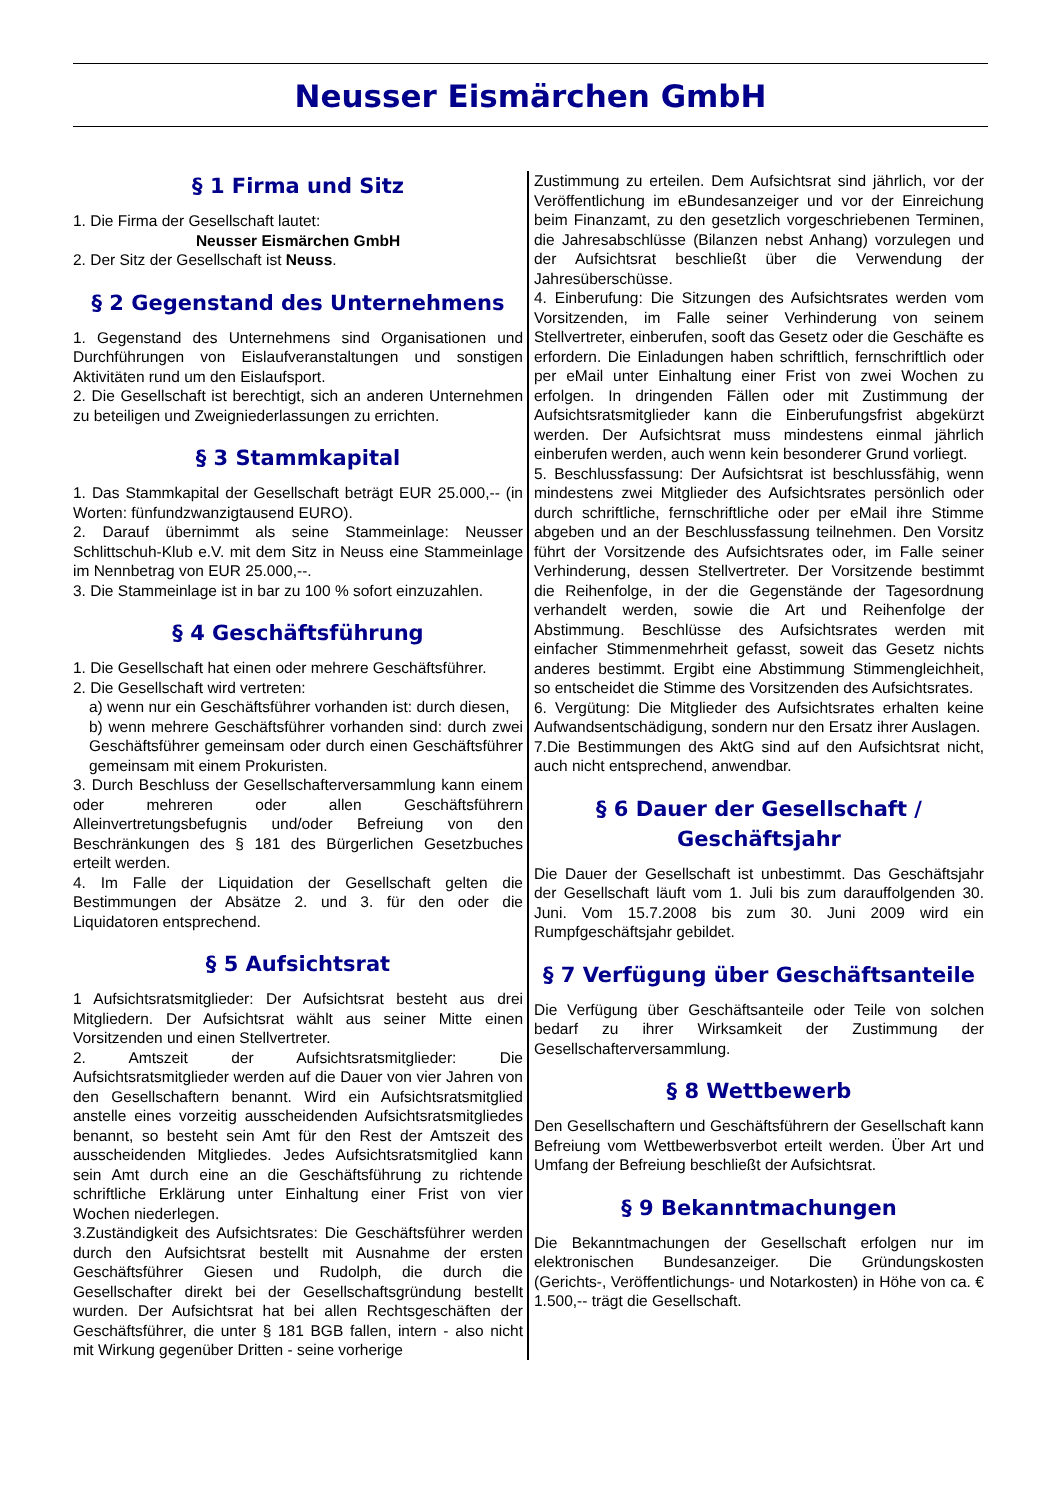Neusser Eismärchen GmbH
§ 1 Firma und Sitz
1. Die Firma der Gesellschaft lautet:
Neusser Eismärchen GmbH
2. Der Sitz der Gesellschaft ist Neuss.
§ 2 Gegenstand des Unternehmens
1. Gegenstand des Unternehmens sind Organisationen und Durchführungen von Eislaufveranstaltungen und sonstigen Aktivitäten rund um den Eislaufsport.
2. Die Gesellschaft ist berechtigt, sich an anderen Unternehmen zu beteiligen und Zweigniederlassungen zu errichten.
§ 3 Stammkapital
1. Das Stammkapital der Gesellschaft beträgt EUR 25.000,-- (in Worten: fünfundzwanzigtausend EURO).
2. Darauf übernimmt als seine Stammeinlage: Neusser Schlittschuh-Klub e.V. mit dem Sitz in Neuss eine Stammeinlage im Nennbetrag von EUR 25.000,--.
3. Die Stammeinlage ist in bar zu 100 % sofort einzuzahlen.
§ 4 Geschäftsführung
1. Die Gesellschaft hat einen oder mehrere Geschäftsführer.
2. Die Gesellschaft wird vertreten:
a) wenn nur ein Geschäftsführer vorhanden ist: durch diesen,
b) wenn mehrere Geschäftsführer vorhanden sind: durch zwei Geschäftsführer gemeinsam oder durch einen Geschäftsführer gemeinsam mit einem Prokuristen.
3. Durch Beschluss der Gesellschafterversammlung kann einem oder mehreren oder allen Geschäftsführern Alleinvertretungsbefugnis und/oder Befreiung von den Beschränkungen des § 181 des Bürgerlichen Gesetzbuches erteilt werden.
4. Im Falle der Liquidation der Gesellschaft gelten die Bestimmungen der Absätze 2. und 3. für den oder die Liquidatoren entsprechend.
§ 5 Aufsichtsrat
1 Aufsichtsratsmitglieder: Der Aufsichtsrat besteht aus drei Mitgliedern. Der Aufsichtsrat wählt aus seiner Mitte einen Vorsitzenden und einen Stellvertreter.
2. Amtszeit der Aufsichtsratsmitglieder: Die Aufsichtsratsmitglieder werden auf die Dauer von vier Jahren von den Gesellschaftern benannt. Wird ein Aufsichtsratsmitglied anstelle eines vorzeitig ausscheidenden Aufsichtsratsmitgliedes benannt, so besteht sein Amt für den Rest der Amtszeit des ausscheidenden Mitgliedes. Jedes Aufsichtsratsmitglied kann sein Amt durch eine an die Geschäftsführung zu richtende schriftliche Erklärung unter Einhaltung einer Frist von vier Wochen niederlegen.
3.Zuständigkeit des Aufsichtsrates: Die Geschäftsführer werden durch den Aufsichtsrat bestellt mit Ausnahme der ersten Geschäftsführer Giesen und Rudolph, die durch die Gesellschafter direkt bei der Gesellschaftsgründung bestellt wurden. Der Aufsichtsrat hat bei allen Rechtsgeschäften der Geschäftsführer, die unter § 181 BGB fallen, intern - also nicht mit Wirkung gegenüber Dritten - seine vorherige
Zustimmung zu erteilen. Dem Aufsichtsrat sind jährlich, vor der Veröffentlichung im eBundesanzeiger und vor der Einreichung beim Finanzamt, zu den gesetzlich vorgeschriebenen Terminen, die Jahresabschlüsse (Bilanzen nebst Anhang) vorzulegen und der Aufsichtsrat beschließt über die Verwendung der Jahresüberschüsse.
4. Einberufung: Die Sitzungen des Aufsichtsrates werden vom Vorsitzenden, im Falle seiner Verhinderung von seinem Stellvertreter, einberufen, sooft das Gesetz oder die Geschäfte es erfordern. Die Einladungen haben schriftlich, fernschriftlich oder per eMail unter Einhaltung einer Frist von zwei Wochen zu erfolgen. In dringenden Fällen oder mit Zustimmung der Aufsichtsratsmitglieder kann die Einberufungsfrist abgekürzt werden. Der Aufsichtsrat muss mindestens einmal jährlich einberufen werden, auch wenn kein besonderer Grund vorliegt.
5. Beschlussfassung: Der Aufsichtsrat ist beschlussfähig, wenn mindestens zwei Mitglieder des Aufsichtsrates persönlich oder durch schriftliche, fernschriftliche oder per eMail ihre Stimme abgeben und an der Beschlussfassung teilnehmen. Den Vorsitz führt der Vorsitzende des Aufsichtsrates oder, im Falle seiner Verhinderung, dessen Stellvertreter. Der Vorsitzende bestimmt die Reihenfolge, in der die Gegenstände der Tagesordnung verhandelt werden, sowie die Art und Reihenfolge der Abstimmung. Beschlüsse des Aufsichtsrates werden mit einfacher Stimmenmehrheit gefasst, soweit das Gesetz nichts anderes bestimmt. Ergibt eine Abstimmung Stimmengleichheit, so entscheidet die Stimme des Vorsitzenden des Aufsichtsrates.
6. Vergütung: Die Mitglieder des Aufsichtsrates erhalten keine Aufwandsentschädigung, sondern nur den Ersatz ihrer Auslagen.
7.Die Bestimmungen des AktG sind auf den Aufsichtsrat nicht, auch nicht entsprechend, anwendbar.
§ 6 Dauer der Gesellschaft / Geschäftsjahr
Die Dauer der Gesellschaft ist unbestimmt. Das Geschäftsjahr der Gesellschaft läuft vom 1. Juli bis zum darauffolgenden 30. Juni. Vom 15.7.2008 bis zum 30. Juni 2009 wird ein Rumpfgeschäftsjahr gebildet.
§ 7 Verfügung über Geschäftsanteile
Die Verfügung über Geschäftsanteile oder Teile von solchen bedarf zu ihrer Wirksamkeit der Zustimmung der Gesellschafterversammlung.
§ 8 Wettbewerb
Den Gesellschaftern und Geschäftsführern der Gesellschaft kann Befreiung vom Wettbewerbsverbot erteilt werden. Über Art und Umfang der Befreiung beschließt der Aufsichtsrat.
§ 9 Bekanntmachungen
Die Bekanntmachungen der Gesellschaft erfolgen nur im elektronischen Bundesanzeiger. Die Gründungskosten (Gerichts-, Veröffentlichungs- und Notarkosten) in Höhe von ca. € 1.500,-- trägt die Gesellschaft.